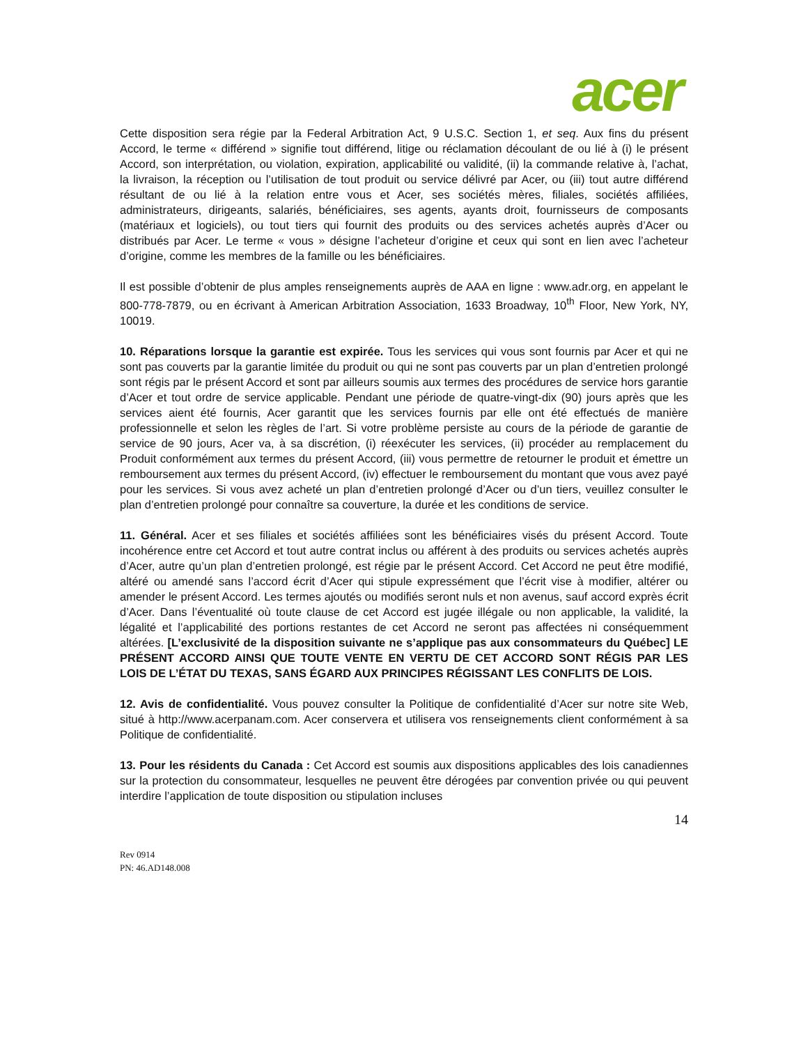acer
Cette disposition sera régie par la Federal Arbitration Act, 9 U.S.C. Section 1, et seq. Aux fins du présent Accord, le terme « différend » signifie tout différend, litige ou réclamation découlant de ou lié à (i) le présent Accord, son interprétation, ou violation, expiration, applicabilité ou validité, (ii) la commande relative à, l’achat, la livraison, la réception ou l’utilisation de tout produit ou service délivré par Acer, ou (iii) tout autre différend résultant de ou lié à la relation entre vous et Acer, ses sociétés mères, filiales, sociétés affiliées, administrateurs, dirigeants, salariés, bénéficiaires, ses agents, ayants droit, fournisseurs de composants (matériaux et logiciels), ou tout tiers qui fournit des produits ou des services achetés auprès d’Acer ou distribués par Acer. Le terme « vous » désigne l’acheteur d’origine et ceux qui sont en lien avec l’acheteur d’origine, comme les membres de la famille ou les bénéficiaires.
Il est possible d’obtenir de plus amples renseignements auprès de AAA en ligne : www.adr.org, en appelant le 800-778-7879, ou en écrivant à American Arbitration Association, 1633 Broadway, 10<sup>th</sup> Floor, New York, NY, 10019.
10. Réparations lorsque la garantie est expirée. Tous les services qui vous sont fournis par Acer et qui ne sont pas couverts par la garantie limitée du produit ou qui ne sont pas couverts par un plan d’entretien prolongé sont régis par le présent Accord et sont par ailleurs soumis aux termes des procédures de service hors garantie d’Acer et tout ordre de service applicable. Pendant une période de quatre-vingt-dix (90) jours après que les services aient été fournis, Acer garantit que les services fournis par elle ont été effectués de manière professionnelle et selon les règles de l’art. Si votre problème persiste au cours de la période de garantie de service de 90 jours, Acer va, à sa discrétion, (i) réexécuter les services, (ii) procéder au remplacement du Produit conformément aux termes du présent Accord, (iii) vous permettre de retourner le produit et émettre un remboursement aux termes du présent Accord, (iv) effectuer le remboursement du montant que vous avez payé pour les services. Si vous avez acheté un plan d’entretien prolongé d’Acer ou d’un tiers, veuillez consulter le plan d’entretien prolongé pour connaître sa couverture, la durée et les conditions de service.
11. Général. Acer et ses filiales et sociétés affiliées sont les bénéficiaires visés du présent Accord. Toute incohérence entre cet Accord et tout autre contrat inclus ou afférent à des produits ou services achetés auprès d’Acer, autre qu’un plan d’entretien prolongé, est régie par le présent Accord. Cet Accord ne peut être modifié, altéré ou amendé sans l’accord écrit d’Acer qui stipule expressément que l’écrit vise à modifier, altérer ou amender le présent Accord. Les termes ajoutés ou modifiés seront nuls et non avenus, sauf accord exprès écrit d’Acer. Dans l’éventualité où toute clause de cet Accord est jugée illégale ou non applicable, la validité, la légalité et l’applicabilité des portions restantes de cet Accord ne seront pas affectées ni conséquemment altérées. [L’exclusivité de la disposition suivante ne s’applique pas aux consommateurs du Québec] LE PRÉSENT ACCORD AINSI QUE TOUTE VENTE EN VERTU DE CET ACCORD SONT RÉGIS PAR LES LOIS DE L’ÉTAT DU TEXAS, SANS ÉGARD AUX PRINCIPES RÉGISSANT LES CONFLITS DE LOIS.
12. Avis de confidentialité. Vous pouvez consulter la Politique de confidentialité d’Acer sur notre site Web, situé à http://www.acerpanam.com. Acer conservera et utilisera vos renseignements client conformément à sa Politique de confidentialité.
13. Pour les résidents du Canada : Cet Accord est soumis aux dispositions applicables des lois canadiennes sur la protection du consommateur, lesquelles ne peuvent être dérogées par convention privée ou qui peuvent interdire l’application de toute disposition ou stipulation incluses
14
Rev 0914
PN: 46.AD148.008